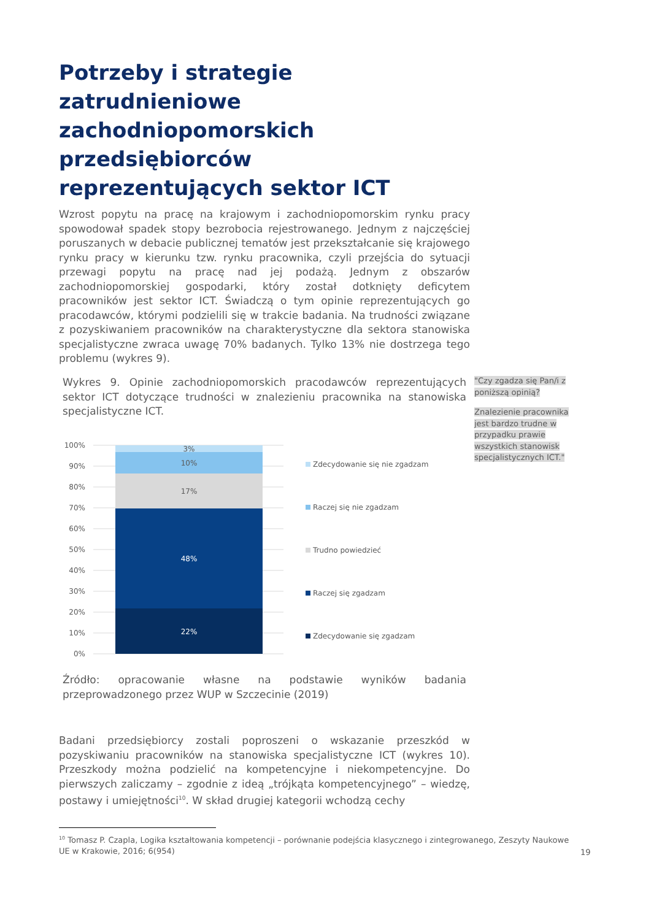Potrzeby i strategie zatrudnieniowe zachodniopomorskich przedsiębiorców reprezentujących sektor ICT
Wzrost popytu na pracę na krajowym i zachodniopomorskim rynku pracy spowodował spadek stopy bezrobocia rejestrowanego. Jednym z najczęściej poruszanych w debacie publicznej tematów jest przekształcanie się krajowego rynku pracy w kierunku tzw. rynku pracownika, czyli przejścia do sytuacji przewagi popytu na pracę nad jej podażą. Jednym z obszarów zachodniopomorskiej gospodarki, który został dotknięty deficytem pracowników jest sektor ICT. Świadczą o tym opinie reprezentujących go pracodawców, którymi podzielili się w trakcie badania. Na trudności związane z pozyskiwaniem pracowników na charakterystyczne dla sektora stanowiska specjalistyczne zwraca uwagę 70% badanych. Tylko 13% nie dostrzega tego problemu (wykres 9).
Wykres 9. Opinie zachodniopomorskich pracodawców reprezentujących sektor ICT dotyczące trudności w znalezieniu pracownika na stanowiska specjalistyczne ICT.
"Czy zgadza się Pan/i z poniższą opinią?
Znalezienie pracownika jest bardzo trudne w przypadku prawie wszystkich stanowisk specjalistycznych ICT."
100%
90%
80%
70%
60%
50%
40%
30%
20%
10%
0%
3%
10%
17%
48%
22%
Zdecydowanie się nie zgadzam
Raczej się nie zgadzam
Trudno powiedzieć
Raczej się zgadzam
Zdecydowanie się zgadzam
Źródło: opracowanie własne na podstawie wyników badania przeprowadzonego przez WUP w Szczecinie (2019)
Badani przedsiębiorcy zostali poproszeni o wskazanie przeszkód w pozyskiwaniu pracowników na stanowiska specjalistyczne ICT (wykres 10). Przeszkody można podzielić na kompetencyjne i niekompetencyjne. Do pierwszych zaliczamy – zgodnie z ideą „trójkąta kompetencyjnego” – wiedzę, postawy i umiejętności<sup>10</sup>. W skład drugiej kategorii wchodzą cechy
<sup>10</sup> Tomasz P. Czapla, Logika kształtowania kompetencji – porównanie podejścia klasycznego i zintegrowanego, Zeszyty Naukowe UE w Krakowie, 2016; 6(954)
19